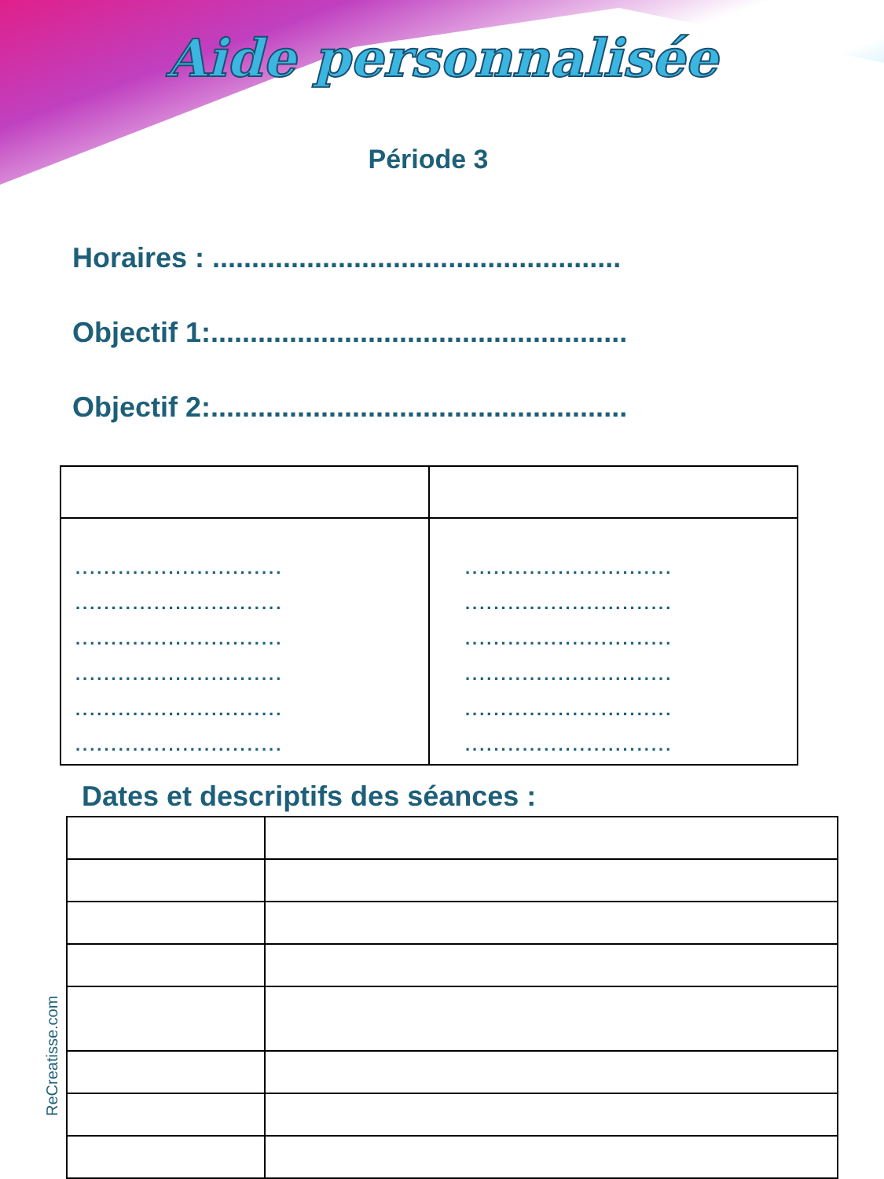Aide personnalisée
Période 3
Horaires : ....................................................
Objectif 1:.....................................................
Objectif 2:.....................................................
| ............................. ............................. ............................. ............................. ............................. ............................. | ............................. ............................. ............................. ............................. ............................. ............................. |
Dates et descriptifs des séances :
ReCreatisse.com